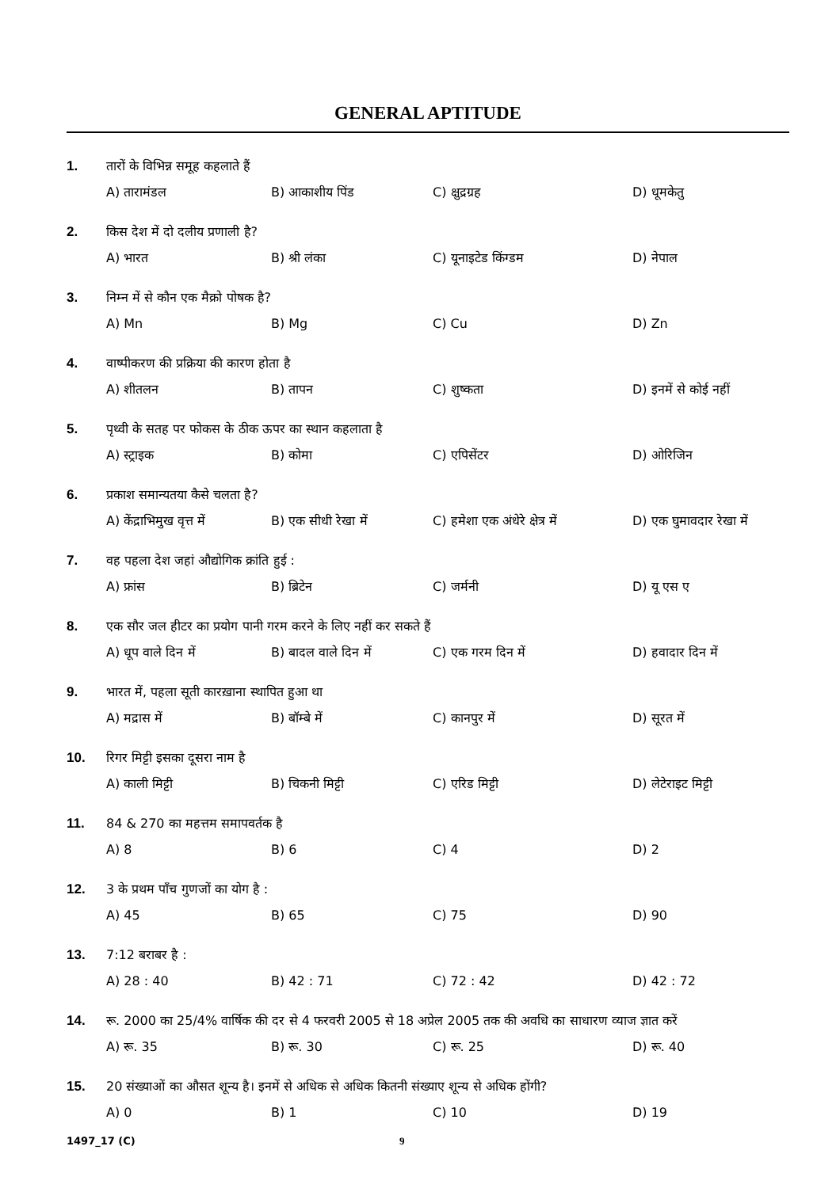GENERAL APTITUDE
1. तारों के विभिन्न समूह कहलाते हैं
A) तारामंडल B) आकाशीय पिंड C) क्षुद्रग्रह D) धूमकेतु
2. किस देश में दो दलीय प्रणाली है?
A) भारत B) श्री लंका C) यूनाइटेड किंग्डम D) नेपाल
3. निम्न में से कौन एक मैक्रो पोषक है?
A) Mn B) Mg C) Cu D) Zn
4. वाष्पीकरण की प्रक्रिया की कारण होता है
A) शीतलन B) तापन C) शुष्कता D) इनमें से कोई नहीं
5. पृथ्वी के सतह पर फोकस के ठीक ऊपर का स्थान कहलाता है
A) स्ट्राइक B) कोमा C) एपिसेंटर D) ओरिजिन
6. प्रकाश समान्यतया कैसे चलता है?
A) केंद्राभिमुख वृत्त में B) एक सीधी रेखा में C) हमेशा एक अंधेरे क्षेत्र में D) एक घुमावदार रेखा में
7. वह पहला देश जहां औद्योगिक क्रांति हुई :
A) फ्रांस B) ब्रिटेन C) जर्मनी D) यू एस ए
8. एक सौर जल हीटर का प्रयोग पानी गरम करने के लिए नहीं कर सकते हैं
A) धूप वाले दिन में B) बादल वाले दिन में C) एक गरम दिन में D) हवादार दिन में
9. भारत में, पहला सूती कारख़ाना स्थापित हुआ था
A) मद्रास में B) बॉम्बे में C) कानपुर में D) सूरत में
10. रिगर मिट्टी इसका दूसरा नाम है
A) काली मिट्टी B) चिकनी मिट्टी C) एरिड मिट्टी D) लेटेराइट मिट्टी
11. 84 & 270 का महत्तम समापवर्तक है
A) 8 B) 6 C) 4 D) 2
12. 3 के प्रथम पाँच गुणजों का योग है :
A) 45 B) 65 C) 75 D) 90
13. 7:12 बराबर है :
A) 28 : 40 B) 42 : 71 C) 72 : 42 D) 42 : 72
14. रू. 2000 का 25/4% वार्षिक की दर से 4 फरवरी 2005 से 18 अप्रेल 2005 तक की अवधि का साधारण व्याज ज्ञात करें
A) रू. 35 B) रू. 30 C) रू. 25 D) रू. 40
15. 20 संख्याओं का औसत शून्य है। इनमें से अधिक से अधिक कितनी संख्याए शून्य से अधिक होंगी?
A) 0 B) 1 C) 10 D) 19
1497_17 (C) 9